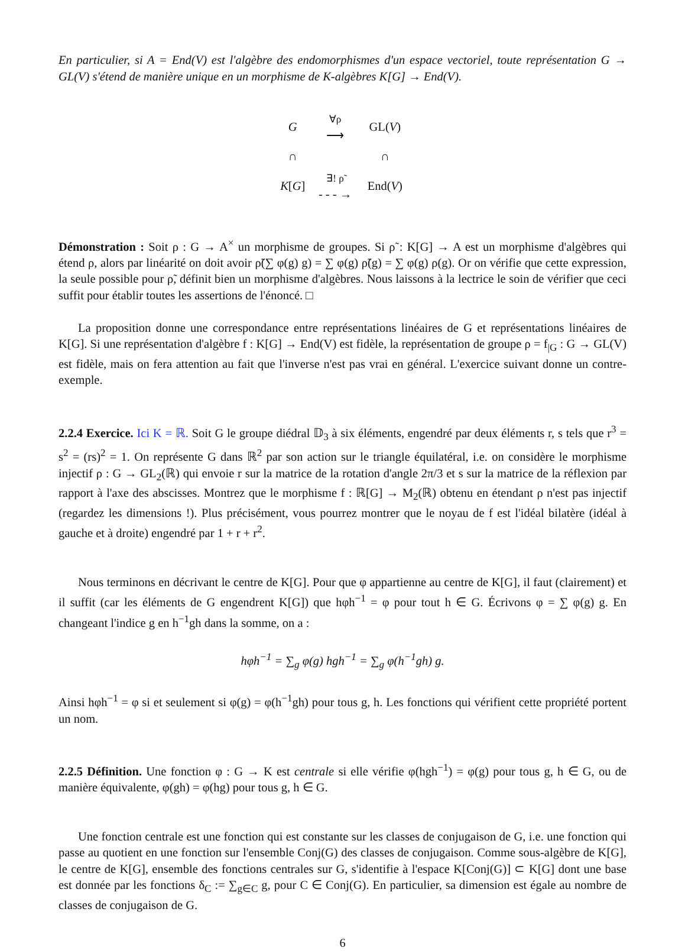En particulier, si A = End(V) est l'algèbre des endomorphismes d'un espace vectoriel, toute représentation G → GL(V) s'étend de manière unique en un morphisme de K-algèbres K[G] → End(V).
| G | ∀ρ ⟶ | GL( V ) |
| ∩ | | ∩ |
| K [ G ] | ∃! ρ̃ - - - → | End( V ) |
Démonstration : Soit ρ : G → A<sup>×</sup> un morphisme de groupes. Si ρ̃ : K[G] → A est un morphisme d'algèbres qui étend ρ, alors par linéarité on doit avoir ρ̃(∑ φ(g) g) = ∑ φ(g) ρ̃(g) = ∑ φ(g) ρ(g). Or on vérifie que cette expression, la seule possible pour ρ̃, définit bien un morphisme d'algèbres. Nous laissons à la lectrice le soin de vérifier que ceci suffit pour établir toutes les assertions de l'énoncé. □
La proposition donne une correspondance entre représentations linéaires de G et représentations linéaires de K[G]. Si une représentation d'algèbre f : K[G] → End(V) est fidèle, la représentation de groupe ρ = f<sub>|G</sub> : G → GL(V) est fidèle, mais on fera attention au fait que l'inverse n'est pas vrai en général. L'exercice suivant donne un contre-exemple.
2.2.4 Exercice. Ici K = ℝ. Soit G le groupe diédral 𝔻<sub>3</sub> à six éléments, engendré par deux éléments r, s tels que r<sup>3</sup> = s<sup>2</sup> = (rs)<sup>2</sup> = 1. On représente G dans ℝ<sup>2</sup> par son action sur le triangle équilatéral, i.e. on considère le morphisme injectif ρ : G → GL<sub>2</sub>(ℝ) qui envoie r sur la matrice de la rotation d'angle 2π/3 et s sur la matrice de la réflexion par rapport à l'axe des abscisses. Montrez que le morphisme f : ℝ[G] → M<sub>2</sub>(ℝ) obtenu en étendant ρ n'est pas injectif (regardez les dimensions !). Plus précisément, vous pourrez montrer que le noyau de f est l'idéal bilatère (idéal à gauche et à droite) engendré par 1 + r + r<sup>2</sup>.
Nous terminons en décrivant le centre de K[G]. Pour que φ appartienne au centre de K[G], il faut (clairement) et il suffit (car les éléments de G engendrent K[G]) que hφh<sup>−1</sup> = φ pour tout h ∈ G. Écrivons φ = ∑ φ(g) g. En changeant l'indice g en h<sup>−1</sup>gh dans la somme, on a :
hφh<sup>−1</sup> = ∑<sub>g</sub> φ(g) hgh<sup>−1</sup> = ∑<sub>g</sub> φ(h<sup>−1</sup>gh) g.
Ainsi hφh<sup>−1</sup> = φ si et seulement si φ(g) = φ(h<sup>−1</sup>gh) pour tous g, h. Les fonctions qui vérifient cette propriété portent un nom.
2.2.5 Définition. Une fonction φ : G → K est centrale si elle vérifie φ(hgh<sup>−1</sup>) = φ(g) pour tous g, h ∈ G, ou de manière équivalente, φ(gh) = φ(hg) pour tous g, h ∈ G.
Une fonction centrale est une fonction qui est constante sur les classes de conjugaison de G, i.e. une fonction qui passe au quotient en une fonction sur l'ensemble Conj(G) des classes de conjugaison. Comme sous-algèbre de K[G], le centre de K[G], ensemble des fonctions centrales sur G, s'identifie à l'espace K[Conj(G)] ⊂ K[G] dont une base est donnée par les fonctions δ<sub>C</sub> := ∑<sub>g∈C</sub> g, pour C ∈ Conj(G). En particulier, sa dimension est égale au nombre de classes de conjugaison de G.
6